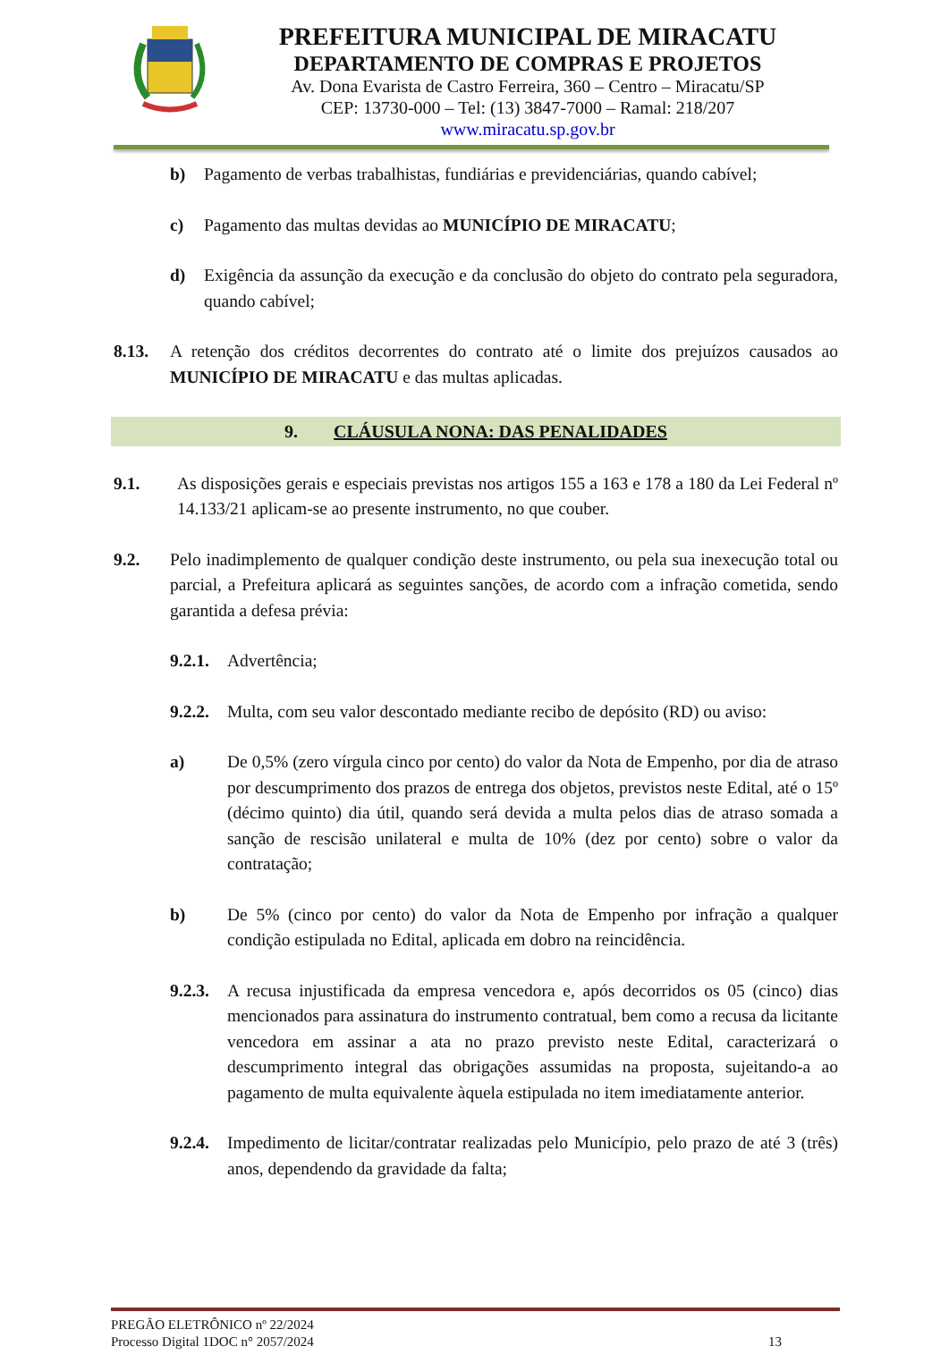PREFEITURA MUNICIPAL DE MIRACATU
DEPARTAMENTO DE COMPRAS E PROJETOS
Av. Dona Evarista de Castro Ferreira, 360 – Centro – Miracatu/SP
CEP: 13730-000 – Tel: (13) 3847-7000 – Ramal: 218/207
www.miracatu.sp.gov.br
b) Pagamento de verbas trabalhistas, fundiárias e previdenciárias, quando cabível;
c) Pagamento das multas devidas ao MUNICÍPIO DE MIRACATU;
d) Exigência da assunção da execução e da conclusão do objeto do contrato pela seguradora, quando cabível;
8.13. A retenção dos créditos decorrentes do contrato até o limite dos prejuízos causados ao MUNICÍPIO DE MIRACATU e das multas aplicadas.
9. CLÁUSULA NONA: DAS PENALIDADES
9.1. As disposições gerais e especiais previstas nos artigos 155 a 163 e 178 a 180 da Lei Federal nº 14.133/21 aplicam-se ao presente instrumento, no que couber.
9.2. Pelo inadimplemento de qualquer condição deste instrumento, ou pela sua inexecução total ou parcial, a Prefeitura aplicará as seguintes sanções, de acordo com a infração cometida, sendo garantida a defesa prévia:
9.2.1. Advertência;
9.2.2. Multa, com seu valor descontado mediante recibo de depósito (RD) ou aviso:
a) De 0,5% (zero vírgula cinco por cento) do valor da Nota de Empenho, por dia de atraso por descumprimento dos prazos de entrega dos objetos, previstos neste Edital, até o 15º (décimo quinto) dia útil, quando será devida a multa pelos dias de atraso somada a sanção de rescisão unilateral e multa de 10% (dez por cento) sobre o valor da contratação;
b) De 5% (cinco por cento) do valor da Nota de Empenho por infração a qualquer condição estipulada no Edital, aplicada em dobro na reincidência.
9.2.3. A recusa injustificada da empresa vencedora e, após decorridos os 05 (cinco) dias mencionados para assinatura do instrumento contratual, bem como a recusa da licitante vencedora em assinar a ata no prazo previsto neste Edital, caracterizará o descumprimento integral das obrigações assumidas na proposta, sujeitando-a ao pagamento de multa equivalente àquela estipulada no item imediatamente anterior.
9.2.4. Impedimento de licitar/contratar realizadas pelo Município, pelo prazo de até 3 (três) anos, dependendo da gravidade da falta;
PREGÃO ELETRÔNICO nº 22/2024
Processo Digital 1DOC n° 2057/2024 13